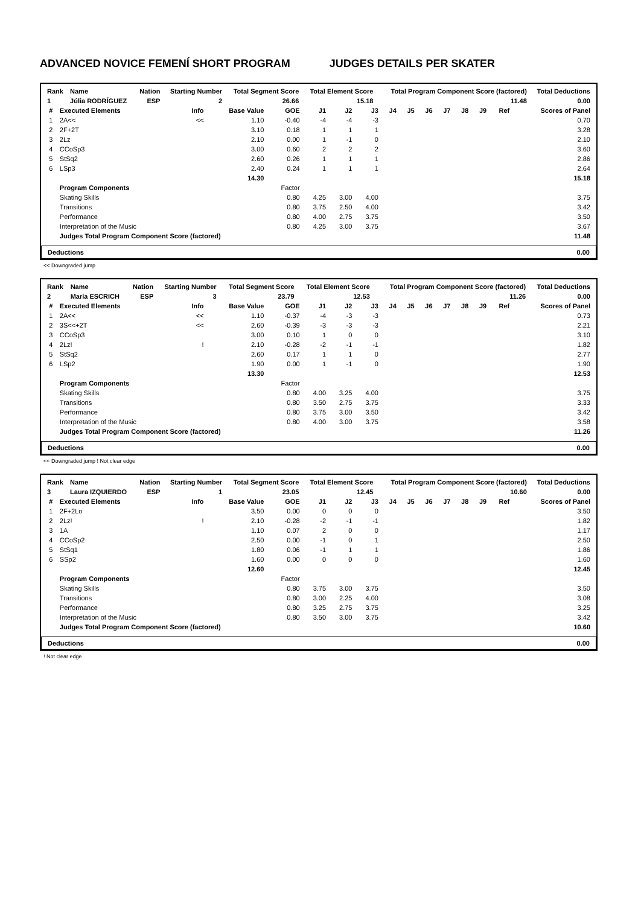ADVANCED NOVICE FEMENÍ SHORT PROGRAM JUDGES DETAILS PER SKATER
| Rank | Name | Nation | Starting Number | Total Segment Score | Total Element Score | Total Program Component Score (factored) | Total Deductions |
| --- | --- | --- | --- | --- | --- | --- | --- |
| 1 | Júlia RODRÍGUEZ | ESP | 2 | 26.66 | 15.18 | 11.48 | 0.00 |
| # | Executed Elements | Info | Base Value | GOE | J1 | J2 | J3 | J4 | J5 | J6 | J7 | J8 | J9 | Ref | Scores of Panel |
| --- | --- | --- | --- | --- | --- | --- | --- | --- | --- | --- | --- | --- | --- | --- | --- |
| 1 | 2A<< | << | 1.10 | -0.40 | -4 | -4 | -3 | | | | | | | | 0.70 |
| 2 | 2F+2T | | 3.10 | 0.18 | 1 | 1 | 1 | | | | | | | | 3.28 |
| 3 | 2Lz | | 2.10 | 0.00 | 1 | -1 | 0 | | | | | | | | 2.10 |
| 4 | CCoSp3 | | 3.00 | 0.60 | 2 | 2 | 2 | | | | | | | | 3.60 |
| 5 | StSq2 | | 2.60 | 0.26 | 1 | 1 | 1 | | | | | | | | 2.86 |
| 6 | LSp3 | | 2.40 | 0.24 | 1 | 1 | 1 | | | | | | | | 2.64 |
| | | | 14.30 | | | | | | | | | | | | 15.18 |
| | Program Components | | | Factor | | | | | | | | | | | |
| | Skating Skills | | | 0.80 | 4.25 | 3.00 | 4.00 | | | | | | | | 3.75 |
| | Transitions | | | 0.80 | 3.75 | 2.50 | 4.00 | | | | | | | | 3.42 |
| | Performance | | | 0.80 | 4.00 | 2.75 | 3.75 | | | | | | | | 3.50 |
| | Interpretation of the Music | | | 0.80 | 4.25 | 3.00 | 3.75 | | | | | | | | 3.67 |
| | Judges Total Program Component Score (factored) | | | | | | | | | | | | | | 11.48 |
Deductions 0.00
<< Downgraded jump
| Rank | Name | Nation | Starting Number | Total Segment Score | Total Element Score | Total Program Component Score (factored) | Total Deductions |
| --- | --- | --- | --- | --- | --- | --- | --- |
| 2 | María ESCRICH | ESP | 3 | 23.79 | 12.53 | 11.26 | 0.00 |
| # | Executed Elements | Info | Base Value | GOE | J1 | J2 | J3 | J4 | J5 | J6 | J7 | J8 | J9 | Ref | Scores of Panel |
| --- | --- | --- | --- | --- | --- | --- | --- | --- | --- | --- | --- | --- | --- | --- | --- |
| 1 | 2A<< | << | 1.10 | -0.37 | -4 | -3 | -3 | | | | | | | | 0.73 |
| 2 | 3S<<+2T | << | 2.60 | -0.39 | -3 | -3 | -3 | | | | | | | | 2.21 |
| 3 | CCoSp3 | | 3.00 | 0.10 | 1 | 0 | 0 | | | | | | | | 3.10 |
| 4 | 2Lz! | ! | 2.10 | -0.28 | -2 | -1 | -1 | | | | | | | | 1.82 |
| 5 | StSq2 | | 2.60 | 0.17 | 1 | 1 | 0 | | | | | | | | 2.77 |
| 6 | LSp2 | | 1.90 | 0.00 | 1 | -1 | 0 | | | | | | | | 1.90 |
| | | | 13.30 | | | | | | | | | | | | 12.53 |
| | Program Components | | | Factor | | | | | | | | | | | |
| | Skating Skills | | | 0.80 | 4.00 | 3.25 | 4.00 | | | | | | | | 3.75 |
| | Transitions | | | 0.80 | 3.50 | 2.75 | 3.75 | | | | | | | | 3.33 |
| | Performance | | | 0.80 | 3.75 | 3.00 | 3.50 | | | | | | | | 3.42 |
| | Interpretation of the Music | | | 0.80 | 4.00 | 3.00 | 3.75 | | | | | | | | 3.58 |
| | Judges Total Program Component Score (factored) | | | | | | | | | | | | | | 11.26 |
Deductions 0.00
<< Downgraded jump ! Not clear edge
| Rank | Name | Nation | Starting Number | Total Segment Score | Total Element Score | Total Program Component Score (factored) | Total Deductions |
| --- | --- | --- | --- | --- | --- | --- | --- |
| 3 | Laura IZQUIERDO | ESP | 1 | 23.05 | 12.45 | 10.60 | 0.00 |
| # | Executed Elements | Info | Base Value | GOE | J1 | J2 | J3 | J4 | J5 | J6 | J7 | J8 | J9 | Ref | Scores of Panel |
| --- | --- | --- | --- | --- | --- | --- | --- | --- | --- | --- | --- | --- | --- | --- | --- |
| 1 | 2F+2Lo | | 3.50 | 0.00 | 0 | 0 | 0 | | | | | | | | 3.50 |
| 2 | 2Lz! | ! | 2.10 | -0.28 | -2 | -1 | -1 | | | | | | | | 1.82 |
| 3 | 1A | | 1.10 | 0.07 | 2 | 0 | 0 | | | | | | | | 1.17 |
| 4 | CCoSp2 | | 2.50 | 0.00 | -1 | 0 | 1 | | | | | | | | 2.50 |
| 5 | StSq1 | | 1.80 | 0.06 | -1 | 1 | 1 | | | | | | | | 1.86 |
| 6 | SSp2 | | 1.60 | 0.00 | 0 | 0 | 0 | | | | | | | | 1.60 |
| | | | 12.60 | | | | | | | | | | | | 12.45 |
| | Program Components | | | Factor | | | | | | | | | | | |
| | Skating Skills | | | 0.80 | 3.75 | 3.00 | 3.75 | | | | | | | | 3.50 |
| | Transitions | | | 0.80 | 3.00 | 2.25 | 4.00 | | | | | | | | 3.08 |
| | Performance | | | 0.80 | 3.25 | 2.75 | 3.75 | | | | | | | | 3.25 |
| | Interpretation of the Music | | | 0.80 | 3.50 | 3.00 | 3.75 | | | | | | | | 3.42 |
| | Judges Total Program Component Score (factored) | | | | | | | | | | | | | | 10.60 |
Deductions 0.00
! Not clear edge